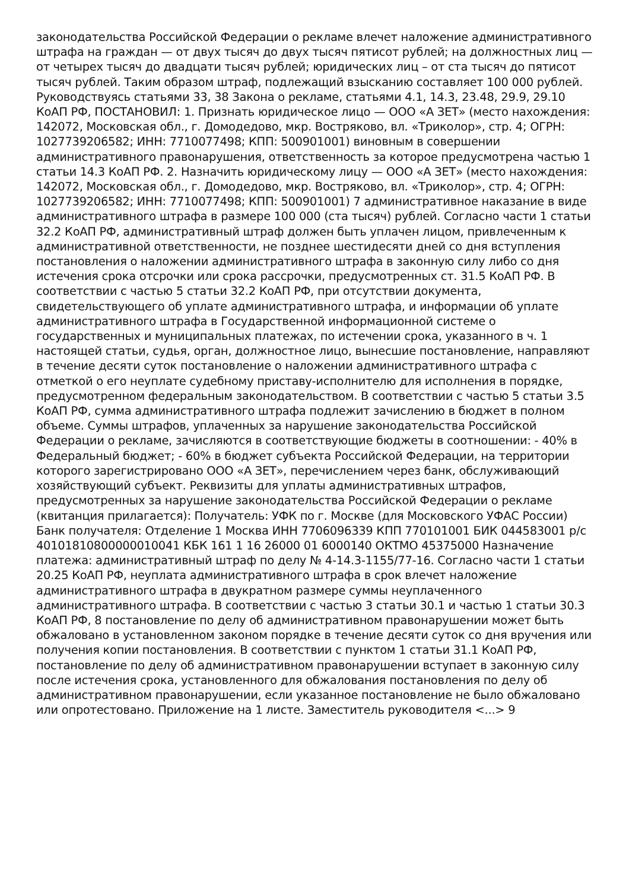законодательства Российской Федерации о рекламе влечет наложение административного штрафа на граждан — от двух тысяч до двух тысяч пятисот рублей; на должностных лиц — от четырех тысяч до двадцати тысяч рублей; юридических лиц – от ста тысяч до пятисот тысяч рублей. Таким образом штраф, подлежащий взысканию составляет 100 000 рублей. Руководствуясь статьями 33, 38 Закона о рекламе, статьями 4.1, 14.3, 23.48, 29.9, 29.10 КоАП РФ, ПОСТАНОВИЛ: 1. Признать юридическое лицо — ООО «А ЗЕТ» (место нахождения: 142072, Московская обл., г. Домодедово, мкр. Востряково, вл. «Триколор», стр. 4; ОГРН: 1027739206582; ИНН: 7710077498; КПП: 500901001) виновным в совершении административного правонарушения, ответственность за которое предусмотрена частью 1 статьи 14.3 КоАП РФ. 2. Назначить юридическому лицу — ООО «А ЗЕТ» (место нахождения: 142072, Московская обл., г. Домодедово, мкр. Востряково, вл. «Триколор», стр. 4; ОГРН: 1027739206582; ИНН: 7710077498; КПП: 500901001) 7 административное наказание в виде административного штрафа в размере 100 000 (ста тысяч) рублей. Согласно части 1 статьи 32.2 КоАП РФ, административный штраф должен быть уплачен лицом, привлеченным к административной ответственности, не позднее шестидесяти дней со дня вступления постановления о наложении административного штрафа в законную силу либо со дня истечения срока отсрочки или срока рассрочки, предусмотренных ст. 31.5 КоАП РФ. В соответствии с частью 5 статьи 32.2 КоАП РФ, при отсутствии документа, свидетельствующего об уплате административного штрафа, и информации об уплате административного штрафа в Государственной информационной системе о государственных и муниципальных платежах, по истечении срока, указанного в ч. 1 настоящей статьи, судья, орган, должностное лицо, вынесшие постановление, направляют в течение десяти суток постановление о наложении административного штрафа с отметкой о его неуплате судебному приставу-исполнителю для исполнения в порядке, предусмотренном федеральным законодательством. В соответствии с частью 5 статьи 3.5 КоАП РФ, сумма административного штрафа подлежит зачислению в бюджет в полном объеме. Суммы штрафов, уплаченных за нарушение законодательства Российской Федерации о рекламе, зачисляются в соответствующие бюджеты в соотношении: - 40% в Федеральный бюджет; - 60% в бюджет субъекта Российской Федерации, на территории которого зарегистрировано ООО «А ЗЕТ», перечислением через банк, обслуживающий хозяйствующий субъект. Реквизиты для уплаты административных штрафов, предусмотренных за нарушение законодательства Российской Федерации о рекламе (квитанция прилагается): Получатель: УФК по г. Москве (для Московского УФАС России) Банк получателя: Отделение 1 Москва ИНН 7706096339 КПП 770101001 БИК 044583001 р/с 40101810800000010041 КБК 161 1 16 26000 01 6000140 ОКТМО 45375000 Назначение платежа: административный штраф по делу № 4-14.3-1155/77-16. Согласно части 1 статьи 20.25 КоАП РФ, неуплата административного штрафа в срок влечет наложение административного штрафа в двукратном размере суммы неуплаченного административного штрафа. В соответствии с частью 3 статьи 30.1 и частью 1 статьи 30.3 КоАП РФ, 8 постановление по делу об административном правонарушении может быть обжаловано в установленном законом порядке в течение десяти суток со дня вручения или получения копии постановления. В соответствии с пунктом 1 статьи 31.1 КоАП РФ, постановление по делу об административном правонарушении вступает в законную силу после истечения срока, установленного для обжалования постановления по делу об административном правонарушении, если указанное постановление не было обжаловано или опротестовано. Приложение на 1 листе. Заместитель руководителя <...> 9